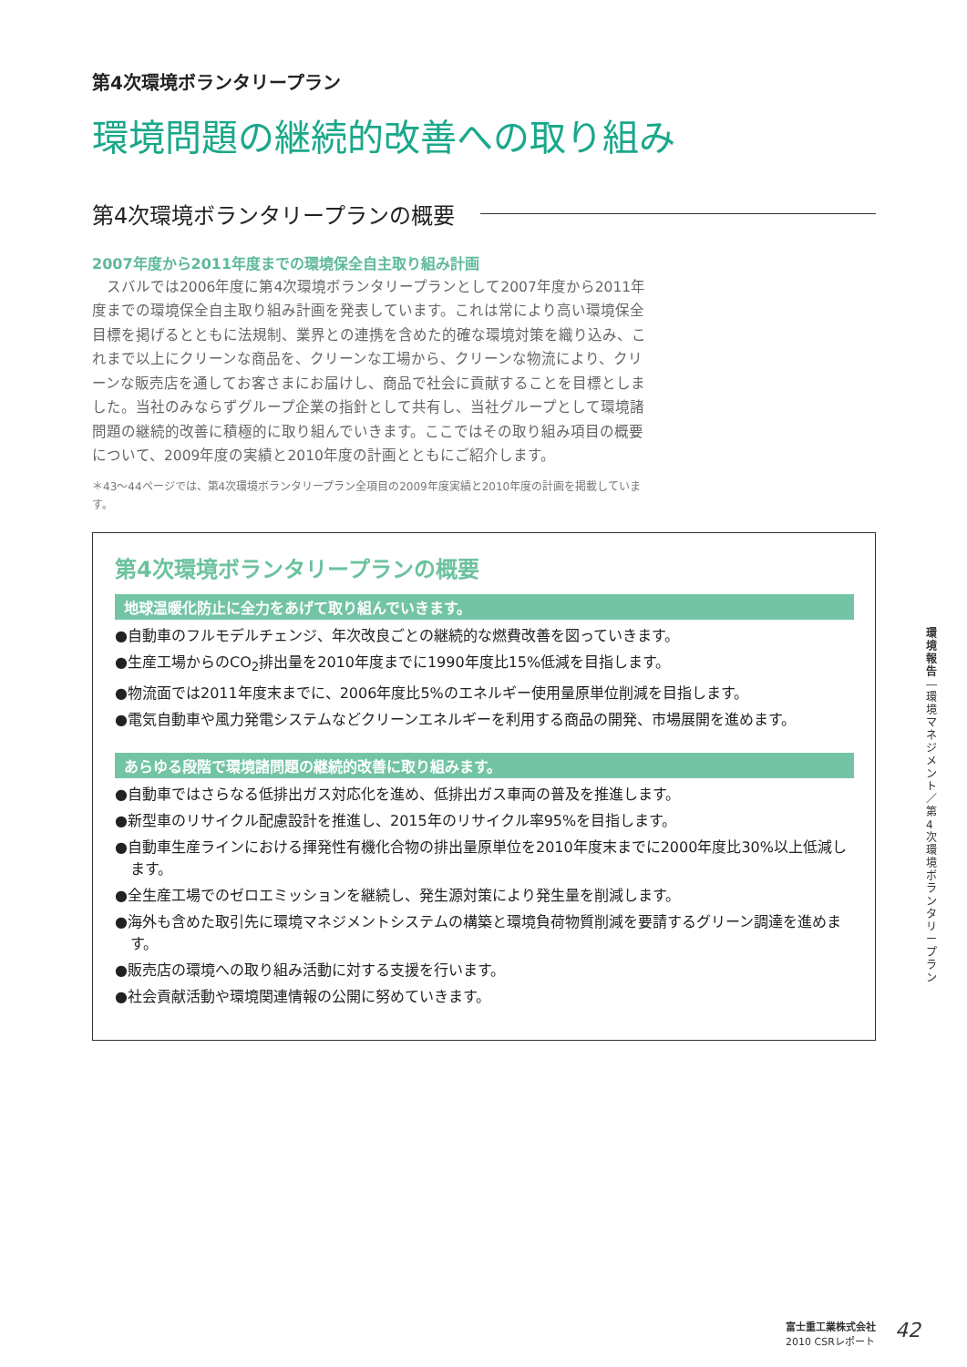第4次環境ボランタリープラン
環境問題の継続的改善への取り組み
第4次環境ボランタリープランの概要
2007年度から2011年度までの環境保全自主取り組み計画
　スバルでは2006年度に第4次環境ボランタリープランとして2007年度から2011年度までの環境保全自主取り組み計画を発表しています。これは常により高い環境保全目標を掲げるとともに法規制、業界との連携を含めた的確な環境対策を織り込み、これまで以上にクリーンな商品を、クリーンな工場から、クリーンな物流により、クリーンな販売店を通してお客さまにお届けし、商品で社会に貢献することを目標としました。当社のみならずグループ企業の指針として共有し、当社グループとして環境諸問題の継続的改善に積極的に取り組んでいきます。ここではその取り組み項目の概要について、2009年度の実績と2010年度の計画とともにご紹介します。
＊43〜44ページでは、第4次環境ボランタリープラン全項目の2009年度実績と2010年度の計画を掲載しています。
第4次環境ボランタリープランの概要
地球温暖化防止に全力をあげて取り組んでいきます。
●自動車のフルモデルチェンジ、年次改良ごとの継続的な燃費改善を図っていきます。
●生産工場からのCO<sub>2</sub>排出量を2010年度までに1990年度比15%低減を目指します。
●物流面では2011年度末までに、2006年度比5%のエネルギー使用量原単位削減を目指します。
●電気自動車や風力発電システムなどクリーンエネルギーを利用する商品の開発、市場展開を進めます。
あらゆる段階で環境諸問題の継続的改善に取り組みます。
●自動車ではさらなる低排出ガス対応化を進め、低排出ガス車両の普及を推進します。
●新型車のリサイクル配慮設計を推進し、2015年のリサイクル率95%を目指します。
●自動車生産ラインにおける揮発性有機化合物の排出量原単位を2010年度末までに2000年度比30%以上低減します。
●全生産工場でのゼロエミッションを継続し、発生源対策により発生量を削減します。
●海外も含めた取引先に環境マネジメントシステムの構築と環境負荷物質削減を要請するグリーン調達を進めます。
●販売店の環境への取り組み活動に対する支援を行います。
●社会貢献活動や環境関連情報の公開に努めていきます。
環境報告
―
環境マネジメント／第4次環境ボランタリープラン
富士重工業株式会社
2010 CSRレポート
42